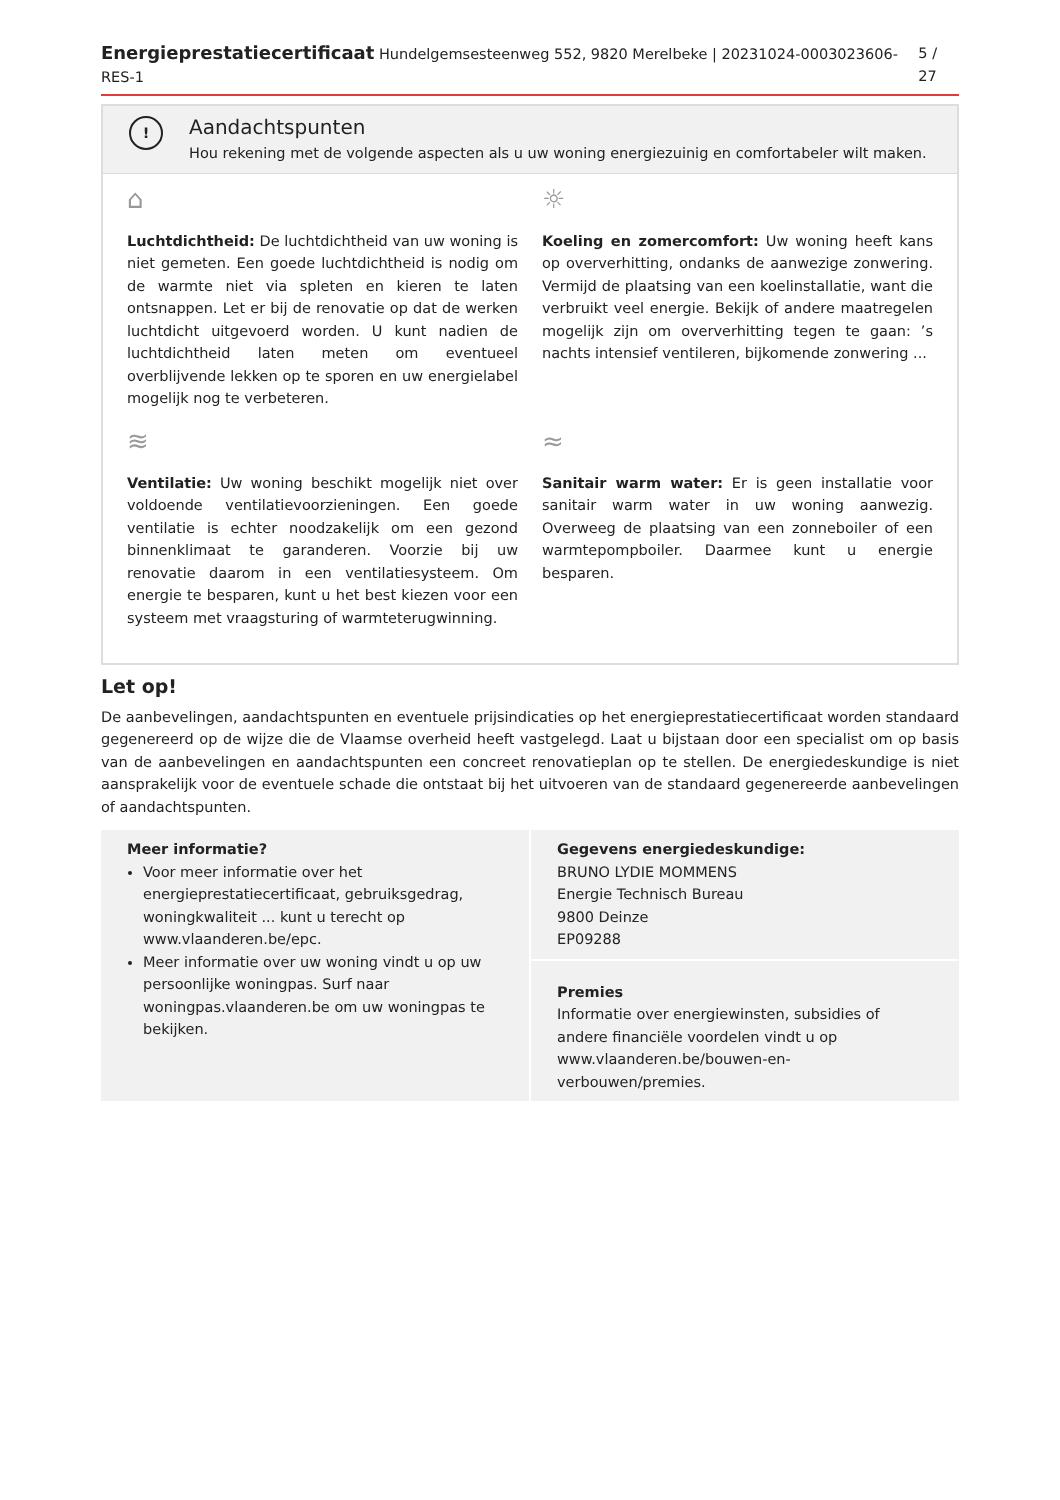Energieprestatiecertificaat Hundelgemsesteenweg 552, 9820 Merelbeke | 20231024-0003023606-RES-1 5 / 27
!
Aandachtspunten
Hou rekening met de volgende aspecten als u uw woning energiezuinig en comfortabeler wilt maken.
⌂
Luchtdichtheid: De luchtdichtheid van uw woning is niet gemeten. Een goede luchtdichtheid is nodig om de warmte niet via spleten en kieren te laten ontsnappen. Let er bij de renovatie op dat de werken luchtdicht uitgevoerd worden. U kunt nadien de luchtdichtheid laten meten om eventueel overblijvende lekken op te sporen en uw energielabel mogelijk nog te verbeteren.
☼
Koeling en zomercomfort: Uw woning heeft kans op oververhitting, ondanks de aanwezige zonwering. Vermijd de plaatsing van een koelinstallatie, want die verbruikt veel energie. Bekijk of andere maatregelen mogelijk zijn om oververhitting tegen te gaan: ’s nachts intensief ventileren, bijkomende zonwering ...
≋
Ventilatie: Uw woning beschikt mogelijk niet over voldoende ventilatievoorzieningen. Een goede ventilatie is echter noodzakelijk om een gezond binnenklimaat te garanderen. Voorzie bij uw renovatie daarom in een ventilatiesysteem. Om energie te besparen, kunt u het best kiezen voor een systeem met vraagsturing of warmteterugwinning.
≈
Sanitair warm water: Er is geen installatie voor sanitair warm water in uw woning aanwezig. Overweeg de plaatsing van een zonneboiler of een warmtepompboiler. Daarmee kunt u energie besparen.
Let op!
De aanbevelingen, aandachtspunten en eventuele prijsindicaties op het energieprestatiecertificaat worden standaard gegenereerd op de wijze die de Vlaamse overheid heeft vastgelegd. Laat u bijstaan door een specialist om op basis van de aanbevelingen en aandachtspunten een concreet renovatieplan op te stellen. De energiedeskundige is niet aansprakelijk voor de eventuele schade die ontstaat bij het uitvoeren van de standaard gegenereerde aanbevelingen of aandachtspunten.
Meer informatie?
Voor meer informatie over het energieprestatiecertificaat, gebruiksgedrag, woningkwaliteit ... kunt u terecht op www.vlaanderen.be/epc.
Meer informatie over uw woning vindt u op uw persoonlijke woningpas. Surf naar woningpas.vlaanderen.be om uw woningpas te bekijken.
Gegevens energiedeskundige:
BRUNO LYDIE MOMMENS
Energie Technisch Bureau
9800 Deinze
EP09288
Premies
Informatie over energiewinsten, subsidies of andere financiële voordelen vindt u op www.vlaanderen.be/bouwen-en-verbouwen/premies.